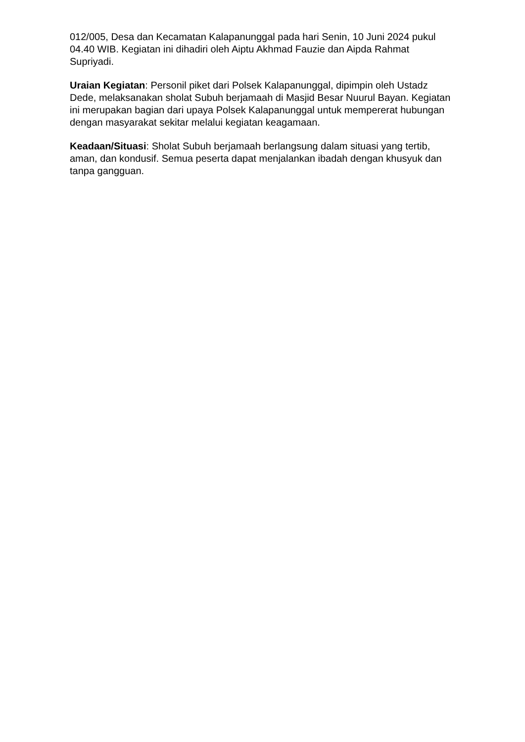012/005, Desa dan Kecamatan Kalapanunggal pada hari Senin, 10 Juni 2024 pukul 04.40 WIB. Kegiatan ini dihadiri oleh Aiptu Akhmad Fauzie dan Aipda Rahmat Supriyadi.
Uraian Kegiatan: Personil piket dari Polsek Kalapanunggal, dipimpin oleh Ustadz Dede, melaksanakan sholat Subuh berjamaah di Masjid Besar Nuurul Bayan. Kegiatan ini merupakan bagian dari upaya Polsek Kalapanunggal untuk mempererat hubungan dengan masyarakat sekitar melalui kegiatan keagamaan.
Keadaan/Situasi: Sholat Subuh berjamaah berlangsung dalam situasi yang tertib, aman, dan kondusif. Semua peserta dapat menjalankan ibadah dengan khusyuk dan tanpa gangguan.